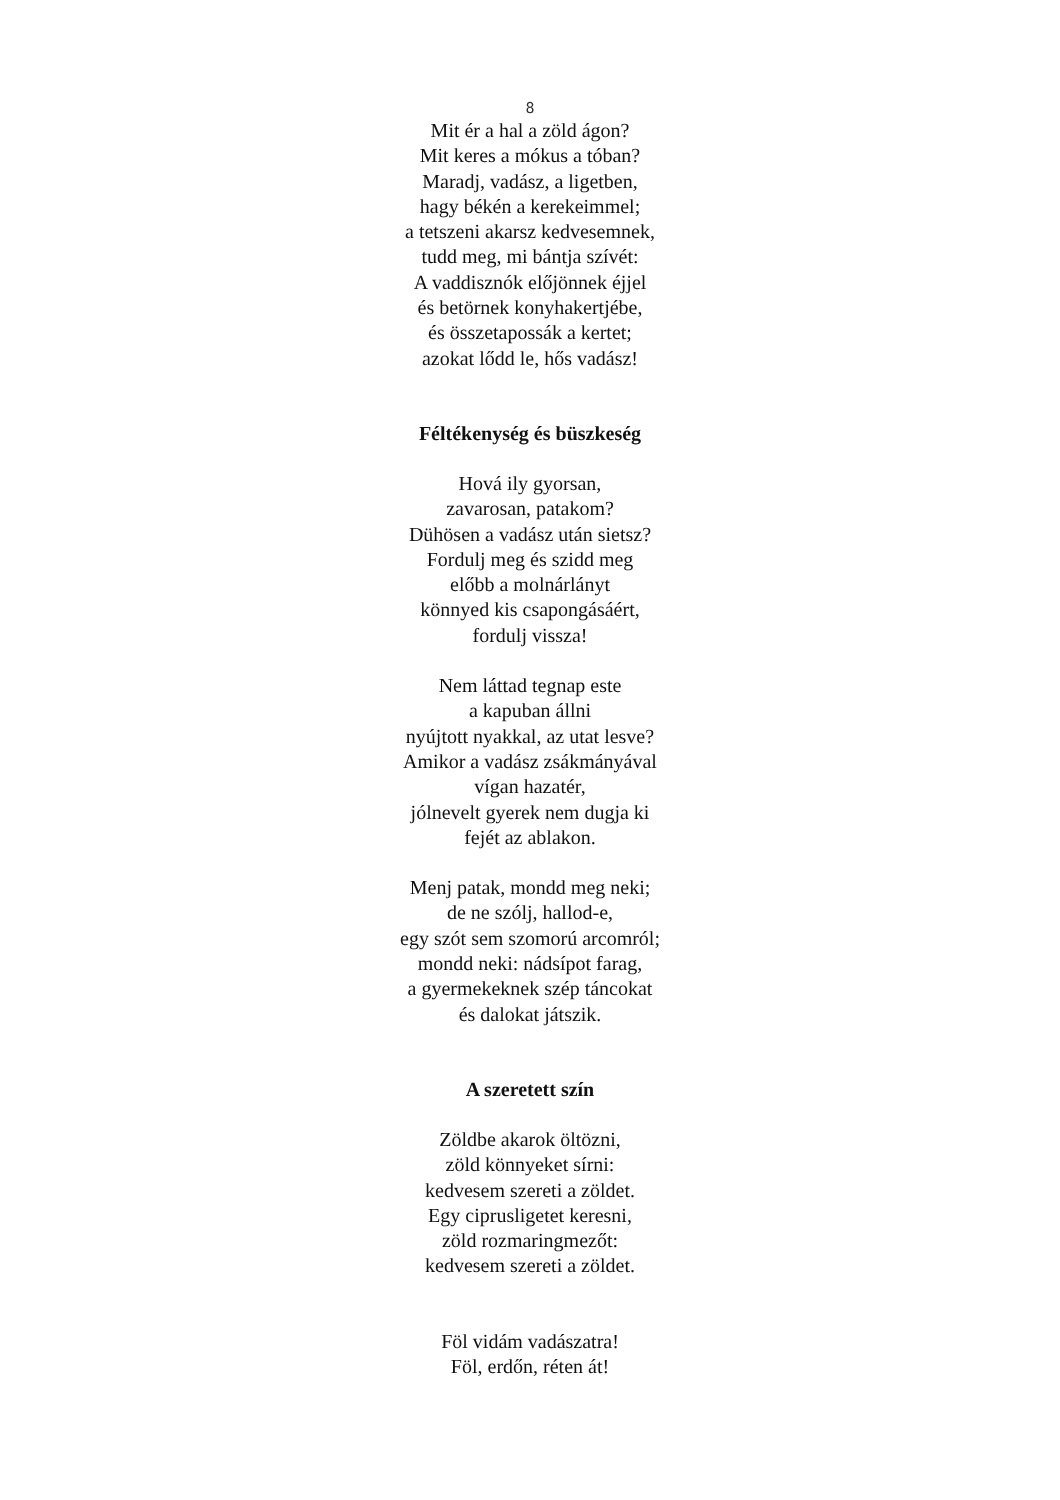8
Mit ér a hal a zöld ágon?
Mit keres a mókus a tóban?
Maradj, vadász, a ligetben,
hagy békén a kerekeimmel;
a tetszeni akarsz kedvesemnek,
tudd meg, mi bántja szívét:
A vaddisznók előjönnek éjjel
és betörnek konyhakertjébe,
és összetapossák a kertet;
azokat lődd le, hős vadász!
Féltékenység és büszkeség
Hová ily gyorsan,
zavarosan, patakom?
Dühösen a vadász után sietsz?
Fordulj meg és szidd meg
előbb a molnárlányt
könnyed kis csapongásáért,
fordulj vissza!
Nem láttad tegnap este
a kapuban állni
nyújtott nyakkal, az utat lesve?
Amikor a vadász zsákmányával
vígan hazatér,
jólnevelt gyerek nem dugja ki
fejét az ablakon.
Menj patak, mondd meg neki;
de ne szólj, hallod-e,
egy szót sem szomorú arcomról;
mondd neki: nádsípot farag,
a gyermekeknek szép táncokat
és dalokat játszik.
A szeretett szín
Zöldbe akarok öltözni,
zöld könnyeket sírni:
kedvesem szereti a zöldet.
Egy ciprusligetet keresni,
zöld rozmaringmezőt:
kedvesem szereti a zöldet.
Föl vidám vadászatra!
Föl, erdőn, réten át!